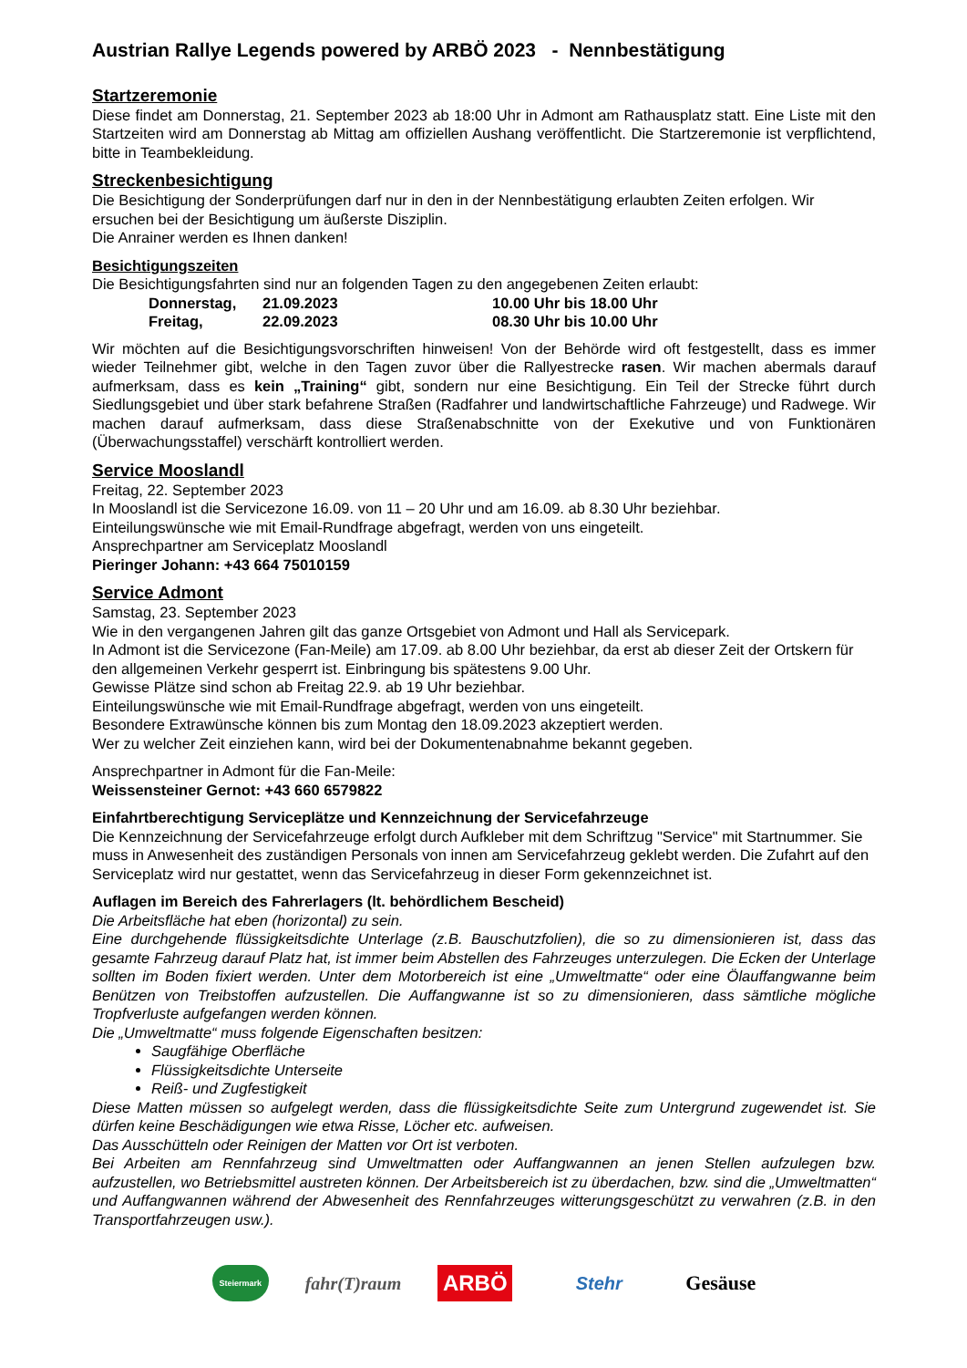Austrian Rallye Legends powered by ARBÖ 2023 - Nennbestätigung
Startzeremonie
Diese findet am Donnerstag, 21. September 2023 ab 18:00 Uhr in Admont am Rathausplatz statt. Eine Liste mit den Startzeiten wird am Donnerstag ab Mittag am offiziellen Aushang veröffentlicht. Die Startzeremonie ist verpflichtend, bitte in Teambekleidung.
Streckenbesichtigung
Die Besichtigung der Sonderprüfungen darf nur in den in der Nennbestätigung erlaubten Zeiten erfolgen. Wir ersuchen bei der Besichtigung um äußerste Disziplin.
Die Anrainer werden es Ihnen danken!
Besichtigungszeiten
Die Besichtigungsfahrten sind nur an folgenden Tagen zu den angegebenen Zeiten erlaubt:
| Donnerstag, | 21.09.2023 | 10.00 Uhr bis 18.00 Uhr |
| Freitag, | 22.09.2023 | 08.30 Uhr bis 10.00 Uhr |
Wir möchten auf die Besichtigungsvorschriften hinweisen! Von der Behörde wird oft festgestellt, dass es immer wieder Teilnehmer gibt, welche in den Tagen zuvor über die Rallyestrecke rasen. Wir machen abermals darauf aufmerksam, dass es kein „Training“ gibt, sondern nur eine Besichtigung. Ein Teil der Strecke führt durch Siedlungsgebiet und über stark befahrene Straßen (Radfahrer und landwirtschaftliche Fahrzeuge) und Radwege. Wir machen darauf aufmerksam, dass diese Straßenabschnitte von der Exekutive und von Funktionären (Überwachungsstaffel) verschärft kontrolliert werden.
Service Mooslandl
Freitag, 22. September 2023
In Mooslandl ist die Servicezone 16.09. von 11 – 20 Uhr und am 16.09. ab 8.30 Uhr beziehbar.
Einteilungswünsche wie mit Email-Rundfrage abgefragt, werden von uns eingeteilt.
Ansprechpartner am Serviceplatz Mooslandl
Pieringer Johann: +43 664 75010159
Service Admont
Samstag, 23. September 2023
Wie in den vergangenen Jahren gilt das ganze Ortsgebiet von Admont und Hall als Servicepark.
In Admont ist die Servicezone (Fan-Meile) am 17.09. ab 8.00 Uhr beziehbar, da erst ab dieser Zeit der Ortskern für den allgemeinen Verkehr gesperrt ist. Einbringung bis spätestens 9.00 Uhr.
Gewisse Plätze sind schon ab Freitag 22.9. ab 19 Uhr beziehbar.
Einteilungswünsche wie mit Email-Rundfrage abgefragt, werden von uns eingeteilt.
Besondere Extrawünsche können bis zum Montag den 18.09.2023 akzeptiert werden.
Wer zu welcher Zeit einziehen kann, wird bei der Dokumentenabnahme bekannt gegeben.
Ansprechpartner in Admont für die Fan-Meile:
Weissensteiner Gernot: +43 660 6579822
Einfahrtberechtigung Serviceplätze und Kennzeichnung der Servicefahrzeuge
Die Kennzeichnung der Servicefahrzeuge erfolgt durch Aufkleber mit dem Schriftzug "Service" mit Startnummer. Sie muss in Anwesenheit des zuständigen Personals von innen am Servicefahrzeug geklebt werden. Die Zufahrt auf den Serviceplatz wird nur gestattet, wenn das Servicefahrzeug in dieser Form gekennzeichnet ist.
Auflagen im Bereich des Fahrerlagers (lt. behördlichem Bescheid)
Die Arbeitsfläche hat eben (horizontal) zu sein.
Eine durchgehende flüssigkeitsdichte Unterlage (z.B. Bauschutzfolien), die so zu dimensionieren ist, dass das gesamte Fahrzeug darauf Platz hat, ist immer beim Abstellen des Fahrzeuges unterzulegen. Die Ecken der Unterlage sollten im Boden fixiert werden. Unter dem Motorbereich ist eine „Umweltmatte“ oder eine Ölauffangwanne beim Benützen von Treibstoffen aufzustellen. Die Auffangwanne ist so zu dimensionieren, dass sämtliche mögliche Tropfverluste aufgefangen werden können.
Die „Umweltmatte“ muss folgende Eigenschaften besitzen:
Saugfähige Oberfläche
Flüssigkeitsdichte Unterseite
Reiß- und Zugfestigkeit
Diese Matten müssen so aufgelegt werden, dass die flüssigkeitsdichte Seite zum Untergrund zugewendet ist. Sie dürfen keine Beschädigungen wie etwa Risse, Löcher etc. aufweisen.
Das Ausschütteln oder Reinigen der Matten vor Ort ist verboten.
Bei Arbeiten am Rennfahrzeug sind Umweltmatten oder Auffangwannen an jenen Stellen aufzulegen bzw. aufzustellen, wo Betriebsmittel austreten können. Der Arbeitsbereich ist zu überdachen, bzw. sind die „Umweltmatten“ und Auffangwannen während der Abwesenheit des Rennfahrzeuges witterungsgeschützt zu verwahren (z.B. in den Transportfahrzeugen usw.).
Steiermark
fahr(T)raum
ARBÖ
Stehr Gesäuse